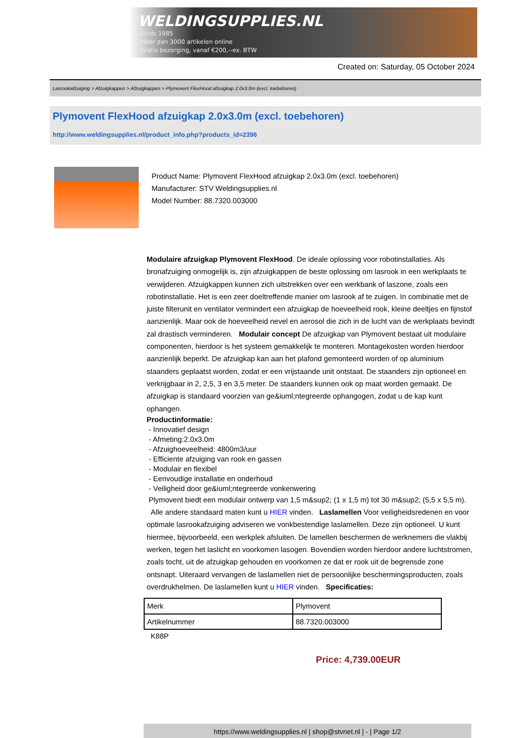WELDINGSUPPLIES.NL
- Sinds 1985
- Méér dan 3000 artikelen online
- Gratis bezorging, vanaf €200,--ex. BTW
Created on: Saturday, 05 October 2024
Lasrookafzuiging > Afzuigkappen > Afzuigkappen > Plymovent FlexHood afzuigkap 2.0x3.0m (excl. toebehoren)
Plymovent FlexHood afzuigkap 2.0x3.0m (excl. toebehoren)
http://www.weldingsupplies.nl/product_info.php?products_id=2396
Product Name: Plymovent FlexHood afzuigkap 2.0x3.0m (excl. toebehoren)
Manufacturer: STV Weldingsupplies.nl
Model Number: 88.7320.003000
Modulaire afzuigkap Plymovent FlexHood. De ideale oplossing voor robotinstallaties. Als bronafzuiging onmogelijk is, zijn afzuigkappen de beste oplossing om lasrook in een werkplaats te verwijderen. Afzuigkappen kunnen zich uitstrekken over een werkbank of laszone, zoals een robotinstallatie. Het is een zeer doeltreffende manier om lasrook af te zuigen. In combinatie met de juiste filterunit en ventilator vermindert een afzuigkap de hoeveelheid rook, kleine deeltjes en fijnstof aanzienlijk. Maar ook de hoeveelheid nevel en aerosol die zich in de lucht van de werkplaats bevindt zal drastisch verminderen. Modulair concept De afzuigkap van Plymovent bestaat uit modulaire componenten, hierdoor is het systeem gemakkelijk te monteren. Montagekosten worden hierdoor aanzienlijk beperkt. De afzuigkap kan aan het plafond gemonteerd worden of op aluminium staanders geplaatst worden, zodat er een vrijstaande unit ontstaat. De staanders zijn optioneel en verkrijgbaar in 2, 2,5, 3 en 3,5 meter. De staanders kunnen ook op maat worden gemaakt. De afzuigkap is standaard voorzien van ge&iuml;ntegreerde ophangogen, zodat u de kap kunt ophangen.
Productinformatie:
- Innovatief design
- Afmeting:2.0x3.0m
- Afzuighoeveelheid: 4800m3/uur
- Efficiente afzuiging van rook en gassen
- Modulair en flexibel
- Eenvoudige installatie en onderhoud
- Veiligheid door ge&iuml;ntegreerde vonkenwering
Plymovent biedt een modulair ontwerp van 1,5 m&sup2; (1 x 1,5 m) tot 30 m&sup2; (5,5 x 5,5 m).
Alle andere standaard maten kunt u HIER vinden. Laslamellen Voor veiligheidsredenen en voor optimale lasrookafzuiging adviseren we vonkbestendige laslamellen. Deze zijn optioneel. U kunt hiermee, bijvoorbeeld, een werkplek afsluiten. De lamellen beschermen de werknemers die vlakbij werken, tegen het laslicht en voorkomen lasogen. Bovendien worden hierdoor andere luchtstromen, zoals tocht, uit de afzuigkap gehouden en voorkomen ze dat er rook uit de begrensde zone ontsnapt. Uiteraard vervangen de laslamellen niet de persoonlijke beschermingsproducten, zoals overdrukhelmen. De laslamellen kunt u HIER vinden. Specificaties:
| Merk | Plymovent |
| Artikelnummer | 88.7320.003000 |
K88P
Price: 4,739.00EUR
https://www.weldingsupplies.nl | shop@stvnet.nl | - | Page 1/2